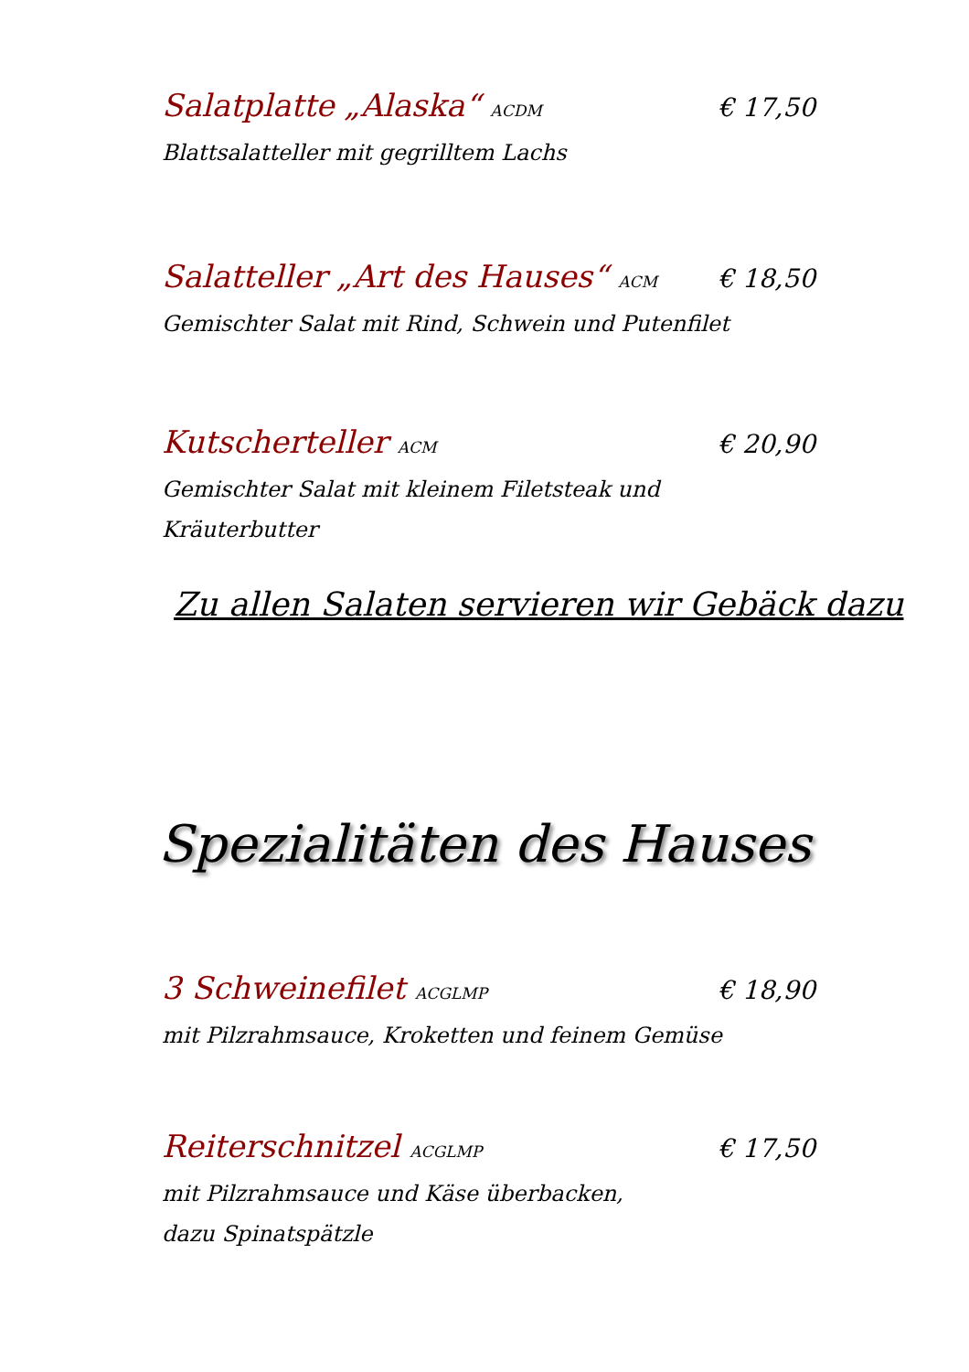Salatplatte „Alaska“ ACDM € 17,50
Blattsalatteller mit gegrilltem Lachs
Salatteller „Art des Hauses“ ACM € 18,50
Gemischter Salat mit Rind, Schwein und Putenfilet
Kutscherteller ACM € 20,90
Gemischter Salat mit kleinem Filetsteak und Kräuterbutter
Zu allen Salaten servieren wir Gebäck dazu
Spezialitäten des Hauses
3 Schweinefilet ACGLMP € 18,90
mit Pilzrahmsauce, Kroketten und feinem Gemüse
Reiterschnitzel ACGLMP € 17,50
mit Pilzrahmsauce und Käse überbacken,
dazu Spinatspätzle